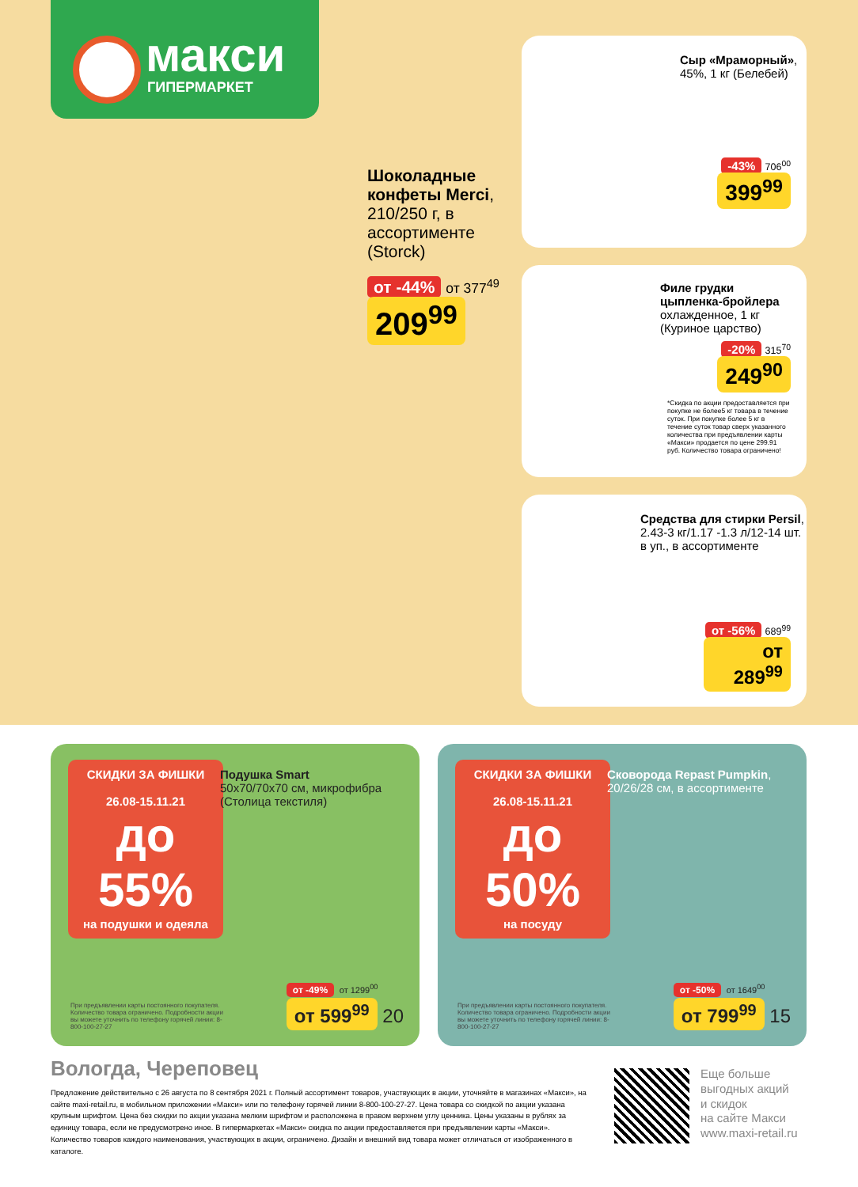макси
ГИПЕРМАРКЕТ
Шоколадные конфеты Merci, 210/250 г, в ассортименте (Storck)
от -44% от 377<sup>49</sup>
209<sup>99</sup>
Сыр «Мраморный», 45%, 1 кг (Белебей)
-43% 706<sup>00</sup>
399<sup>99</sup>
Филе грудки цыпленка-бройлера охлажденное, 1 кг (Куриное царство)
-20% 315<sup>70</sup>
249<sup>90</sup>
*Скидка по акции предоставляется при покупке не более5 кг товара в течение суток. При покупке более 5 кг в течение суток товар сверх указанного количества при предъявлении карты «Макси» продается по цене 299.91 руб. Количество товара ограничено!
Средства для стирки Persil, 2.43-3 кг/1.17 -1.3 л/12-14 шт. в уп., в ассортименте
от -56% 689<sup>99</sup>
от 289<sup>99</sup>
СКИДКИ ЗА ФИШКИ
26.08-15.11.21
до 55%
на подушки и одеяла
Подушка Smart
50x70/70x70 см, микрофибра (Столица текстиля)
При предъявлении карты постоянного покупателя. Количество товара ограничено. Подробности акции вы можете уточнить по телефону горячей линии: 8-800-100-27-27
от -49% от 1299<sup>00</sup>
от 599<sup>99</sup> 20
СКИДКИ ЗА ФИШКИ
26.08-15.11.21
до 50%
на посуду
Сковорода Repast Pumpkin, 20/26/28 см, в ассортименте
При предъявлении карты постоянного покупателя. Количество товара ограничено. Подробности акции вы можете уточнить по телефону горячей линии: 8-800-100-27-27
от -50% от 1649<sup>00</sup>
от 799<sup>99</sup> 15
Вологда, Череповец
Предложение действительно с 26 августа по 8 сентября 2021 г. Полный ассортимент товаров, участвующих в акции, уточняйте в магазинах «Макси», на сайте maxi-retail.ru, в мобильном приложении «Макси» или по телефону горячей линии 8-800-100-27-27. Цена товара со скидкой по акции указана крупным шрифтом. Цена без скидки по акции указана мелким шрифтом и расположена в правом верхнем углу ценника. Цены указаны в рублях за единицу товара, если не предусмотрено иное. В гипермаркетах «Макси» скидка по акции предоставляется при предъявлении карты «Макси». Количество товаров каждого наименования, участвующих в акции, ограничено. Дизайн и внешний вид товара может отличаться от изображенного в каталоге.
Еще больше
выгодных акций
и скидок
на сайте Макси
www.maxi-retail.ru